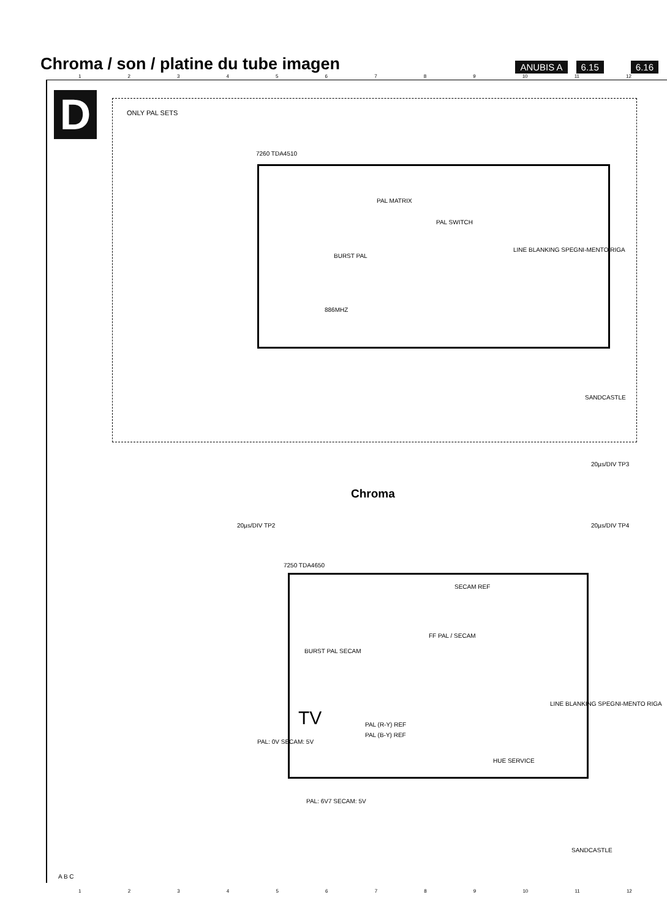Chroma / son / platine du tube imagen
ANUBIS A 6.15 6.16
1 2 3 4 5 6 7 8 9 10 11 12
D ONLY PAL SETS
7260 TDA4510
PAL MATRIX
PAL SWITCH
BURST PAL
LINE BLANKING SPEGNI-MENTO RIGA
886MHZ
SANDCASTLE
Chroma
20µs/DIV TP2
20µs/DIV TP3
20µs/DIV TP4
7250 TDA4650
SECAM REF
FF PAL / SECAM
BURST PAL SECAM
TV PAL (R-Y) REF
PAL (B-Y) REF
HUE SERVICE
LINE BLANKING SPEGNI-MENTO RIGA
PAL: 0V SECAM: 5V
PAL: 6V7 SECAM: 5V
SANDCASTLE
A B C
1 2 3 4 5 6 7 8 9 10 11 12